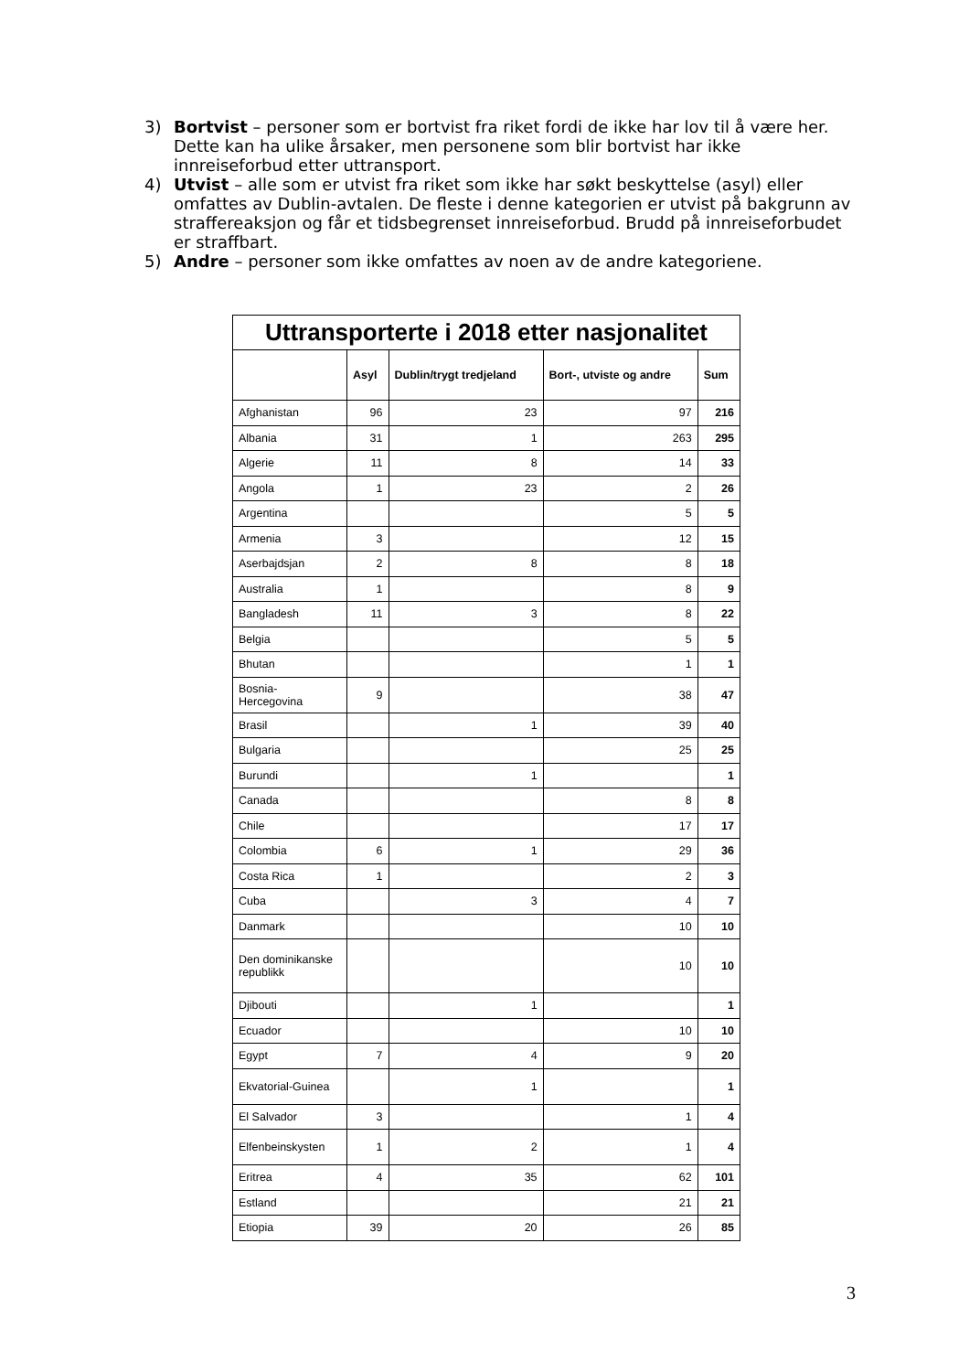3) Bortvist – personer som er bortvist fra riket fordi de ikke har lov til å være her. Dette kan ha ulike årsaker, men personene som blir bortvist har ikke innreiseforbud etter uttransport.
4) Utvist – alle som er utvist fra riket som ikke har søkt beskyttelse (asyl) eller omfattes av Dublin-avtalen. De fleste i denne kategorien er utvist på bakgrunn av straffereaksjon og får et tidsbegrenset innreiseforbud. Brudd på innreiseforbudet er straffbart.
5) Andre – personer som ikke omfattes av noen av de andre kategoriene.
| Uttransporterte i 2018 etter nasjonalitet | | | | |
| --- | --- | --- | --- | --- |
| | Asyl | Dublin/trygt tredjeland | Bort-, utviste og andre | Sum |
| Afghanistan | 96 | 23 | 97 | 216 |
| Albania | 31 | 1 | 263 | 295 |
| Algerie | 11 | 8 | 14 | 33 |
| Angola | 1 | 23 | 2 | 26 |
| Argentina | | | 5 | 5 |
| Armenia | 3 | | 12 | 15 |
| Aserbajdsjan | 2 | 8 | 8 | 18 |
| Australia | 1 | | 8 | 9 |
| Bangladesh | 11 | 3 | 8 | 22 |
| Belgia | | | 5 | 5 |
| Bhutan | | | 1 | 1 |
| Bosnia-Hercegovina | 9 | | 38 | 47 |
| Brasil | | 1 | 39 | 40 |
| Bulgaria | | | 25 | 25 |
| Burundi | | 1 | | 1 |
| Canada | | | 8 | 8 |
| Chile | | | 17 | 17 |
| Colombia | 6 | 1 | 29 | 36 |
| Costa Rica | 1 | | 2 | 3 |
| Cuba | | 3 | 4 | 7 |
| Danmark | | | 10 | 10 |
| Den dominikanske republikk | | | 10 | 10 |
| Djibouti | | 1 | | 1 |
| Ecuador | | | 10 | 10 |
| Egypt | 7 | 4 | 9 | 20 |
| Ekvatorial-Guinea | | 1 | | 1 |
| El Salvador | 3 | | 1 | 4 |
| Elfenbeinskysten | 1 | 2 | 1 | 4 |
| Eritrea | 4 | 35 | 62 | 101 |
| Estland | | | 21 | 21 |
| Etiopia | 39 | 20 | 26 | 85 |
3